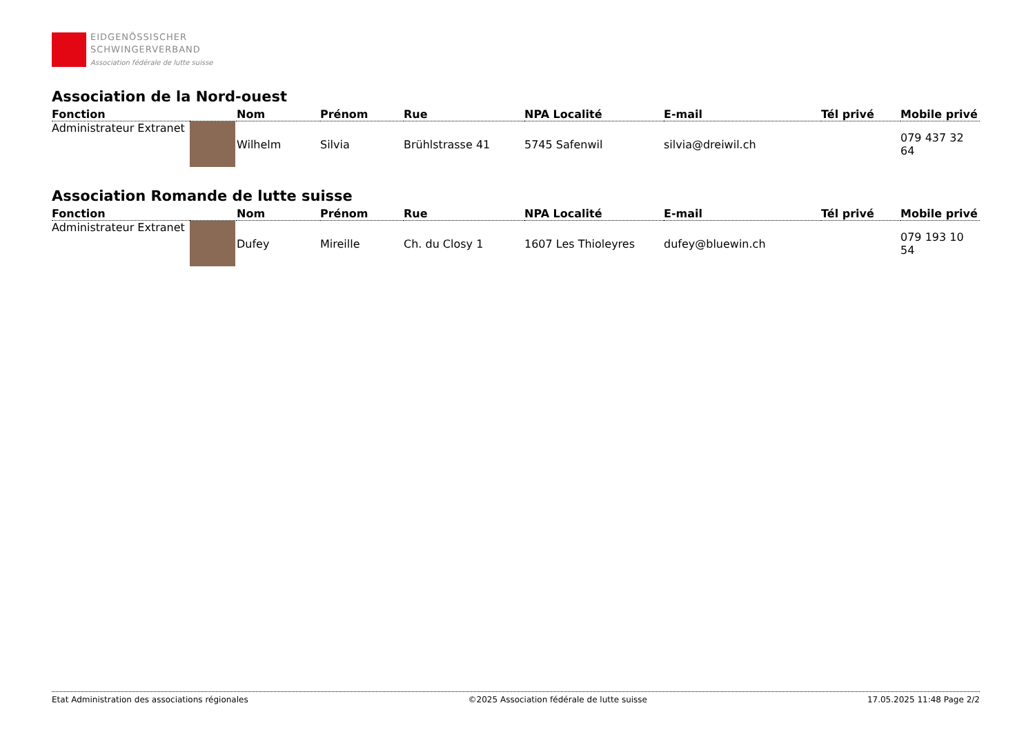EIDGENÖSSISCHER
SCHWINGERVERBAND
Association fédérale de lutte suisse
Association de la Nord-ouest
| Fonction | | Nom | Prénom | Rue | NPA Localité | E-mail | Tél privé | Mobile privé |
| --- | --- | --- | --- | --- | --- | --- | --- | --- |
| Administrateur Extranet | | Wilhelm | Silvia | Brühlstrasse 41 | 5745 Safenwil | silvia@dreiwil.ch | | 079 437 32 64 |
Association Romande de lutte suisse
| Fonction | | Nom | Prénom | Rue | NPA Localité | E-mail | Tél privé | Mobile privé |
| --- | --- | --- | --- | --- | --- | --- | --- | --- |
| Administrateur Extranet | | Dufey | Mireille | Ch. du Closy 1 | 1607 Les Thioleyres | dufey@bluewin.ch | | 079 193 10 54 |
Etat Administration des associations régionales ©2025 Association fédérale de lutte suisse 17.05.2025 11:48 Page 2/2